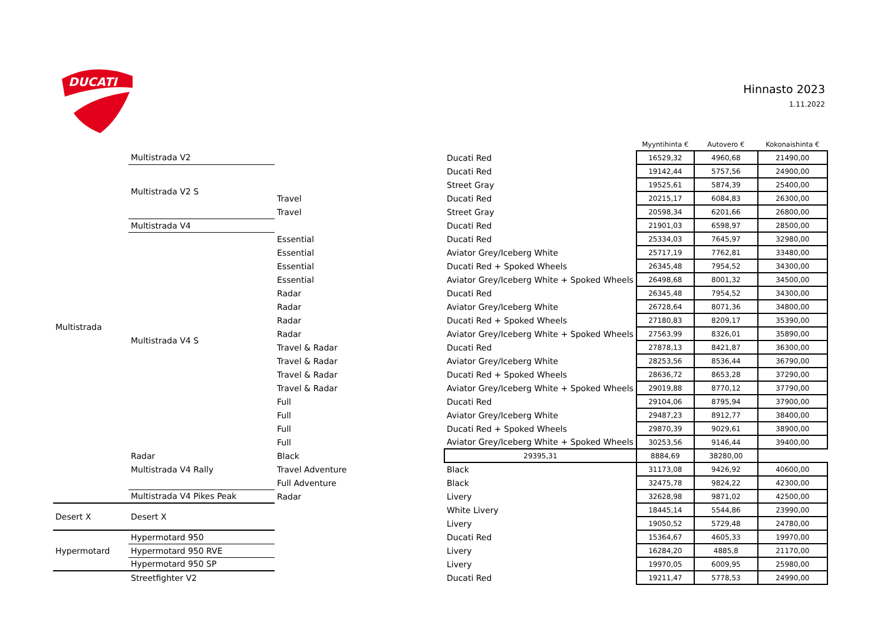DUCATI
Hinnasto 2023
1.11.2022
| | | | | Myyntihinta € | Autovero € | Kokonaishinta € |
| --- | --- | --- | --- | --- | --- | --- |
| Multistrada | Multistrada V2 | | Ducati Red | 16529,32 | 4960,68 | 21490,00 |
| | Multistrada V2 S | | Ducati Red | 19142,44 | 5757,56 | 24900,00 |
| | | | Street Gray | 19525,61 | 5874,39 | 25400,00 |
| | | Travel | Ducati Red | 20215,17 | 6084,83 | 26300,00 |
| | | Travel | Street Gray | 20598,34 | 6201,66 | 26800,00 |
| | Multistrada V4 | | Ducati Red | 21901,03 | 6598,97 | 28500,00 |
| | Multistrada V4 S | Essential | Ducati Red | 25334,03 | 7645,97 | 32980,00 |
| | | Essential | Aviator Grey/Iceberg White | 25717,19 | 7762,81 | 33480,00 |
| | | Essential | Ducati Red + Spoked Wheels | 26345,48 | 7954,52 | 34300,00 |
| | | Essential | Aviator Grey/Iceberg White + Spoked Wheels | 26498,68 | 8001,32 | 34500,00 |
| | | Radar | Ducati Red | 26345,48 | 7954,52 | 34300,00 |
| | | Radar | Aviator Grey/Iceberg White | 26728,64 | 8071,36 | 34800,00 |
| | | Radar | Ducati Red + Spoked Wheels | 27180,83 | 8209,17 | 35390,00 |
| | | Radar | Aviator Grey/Iceberg White + Spoked Wheels | 27563,99 | 8326,01 | 35890,00 |
| | | Travel & Radar | Ducati Red | 27878,13 | 8421,87 | 36300,00 |
| | | Travel & Radar | Aviator Grey/Iceberg White | 28253,56 | 8536,44 | 36790,00 |
| | | Travel & Radar | Ducati Red + Spoked Wheels | 28636,72 | 8653,28 | 37290,00 |
| | | Travel & Radar | Aviator Grey/Iceberg White + Spoked Wheels | 29019,88 | 8770,12 | 37790,00 |
| | | Full | Ducati Red | 29104,06 | 8795,94 | 37900,00 |
| | | Full | Aviator Grey/Iceberg White | 29487,23 | 8912,77 | 38400,00 |
| | | Full | Ducati Red + Spoked Wheels | 29870,39 | 9029,61 | 38900,00 |
| | | Full | Aviator Grey/Iceberg White + Spoked Wheels | 30253,56 | 9146,44 | 39400,00 |
| | Radar | Black | 29395,31 | 8884,69 | 38280,00 | |
| | Multistrada V4 Rally | Travel Adventure | Black | 31173,08 | 9426,92 | 40600,00 |
| | | Full Adventure | Black | 32475,78 | 9824,22 | 42300,00 |
| | Multistrada V4 Pikes Peak | Radar | Livery | 32628,98 | 9871,02 | 42500,00 |
| Desert X | Desert X | | White Livery | 18445,14 | 5544,86 | 23990,00 |
| | | | Livery | 19050,52 | 5729,48 | 24780,00 |
| Hypermotard | Hypermotard 950 | | Ducati Red | 15364,67 | 4605,33 | 19970,00 |
| | Hypermotard 950 RVE | | Livery | 16284,20 | 4885,8 | 21170,00 |
| | Hypermotard 950 SP | | Livery | 19970,05 | 6009,95 | 25980,00 |
| | Streetfighter V2 | | Ducati Red | 19211,47 | 5778,53 | 24990,00 |